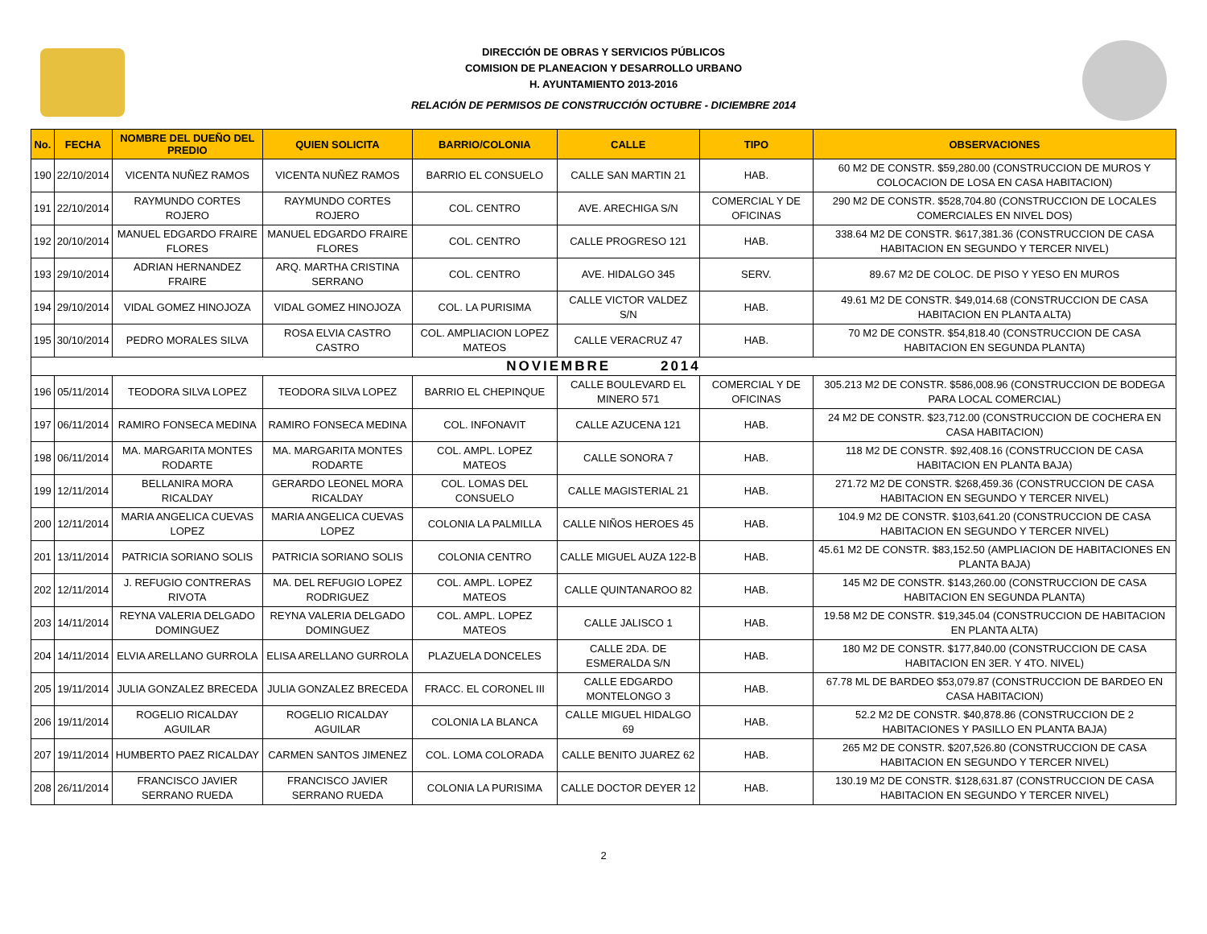DIRECCIÓN DE OBRAS Y SERVICIOS PÚBLICOS
COMISION DE PLANEACION Y DESARROLLO URBANO
H. AYUNTAMIENTO 2013-2016
RELACIÓN DE PERMISOS DE CONSTRUCCIÓN OCTUBRE - DICIEMBRE 2014
| No. | FECHA | NOMBRE DEL DUEÑO DEL PREDIO | QUIEN SOLICITA | BARRIO/COLONIA | CALLE | TIPO | OBSERVACIONES |
| --- | --- | --- | --- | --- | --- | --- | --- |
| 190 | 22/10/2014 | VICENTA NUÑEZ RAMOS | VICENTA NUÑEZ RAMOS | BARRIO EL CONSUELO | CALLE SAN MARTIN 21 | HAB. | 60 M2 DE CONSTR. $59,280.00 (CONSTRUCCION DE MUROS Y COLOCACION DE LOSA EN CASA HABITACION) |
| 191 | 22/10/2014 | RAYMUNDO CORTES ROJERO | RAYMUNDO CORTES ROJERO | COL. CENTRO | AVE. ARECHIGA S/N | COMERCIAL Y DE OFICINAS | 290 M2 DE CONSTR. $528,704.80 (CONSTRUCCION DE LOCALES COMERCIALES EN NIVEL DOS) |
| 192 | 20/10/2014 | MANUEL EDGARDO FRAIRE FLORES | MANUEL EDGARDO FRAIRE FLORES | COL. CENTRO | CALLE PROGRESO 121 | HAB. | 338.64 M2 DE CONSTR. $617,381.36 (CONSTRUCCION DE CASA HABITACION EN SEGUNDO Y TERCER NIVEL) |
| 193 | 29/10/2014 | ADRIAN HERNANDEZ FRAIRE | ARQ. MARTHA CRISTINA SERRANO | COL. CENTRO | AVE. HIDALGO 345 | SERV. | 89.67 M2 DE COLOC. DE PISO Y YESO EN MUROS |
| 194 | 29/10/2014 | VIDAL GOMEZ HINOJOZA | VIDAL GOMEZ HINOJOZA | COL. LA PURISIMA | CALLE VICTOR VALDEZ S/N | HAB. | 49.61 M2 DE CONSTR. $49,014.68 (CONSTRUCCION DE CASA HABITACION EN PLANTA ALTA) |
| 195 | 30/10/2014 | PEDRO MORALES SILVA | ROSA ELVIA CASTRO CASTRO | COL. AMPLIACION LOPEZ MATEOS | CALLE VERACRUZ 47 | HAB. | 70 M2 DE CONSTR. $54,818.40 (CONSTRUCCION DE CASA HABITACION EN SEGUNDA PLANTA) |
| NOVIEMBRE 2014 | | | | | | | |
| 196 | 05/11/2014 | TEODORA SILVA LOPEZ | TEODORA SILVA LOPEZ | BARRIO EL CHEPINQUE | CALLE BOULEVARD EL MINERO 571 | COMERCIAL Y DE OFICINAS | 305.213 M2 DE CONSTR. $586,008.96 (CONSTRUCCION DE BODEGA PARA LOCAL COMERCIAL) |
| 197 | 06/11/2014 | RAMIRO FONSECA MEDINA | RAMIRO FONSECA MEDINA | COL. INFONAVIT | CALLE AZUCENA 121 | HAB. | 24 M2 DE CONSTR. $23,712.00 (CONSTRUCCION DE COCHERA EN CASA HABITACION) |
| 198 | 06/11/2014 | MA. MARGARITA MONTES RODARTE | MA. MARGARITA MONTES RODARTE | COL. AMPL. LOPEZ MATEOS | CALLE SONORA 7 | HAB. | 118 M2 DE CONSTR. $92,408.16 (CONSTRUCCION DE CASA HABITACION EN PLANTA BAJA) |
| 199 | 12/11/2014 | BELLANIRA MORA RICALDAY | GERARDO LEONEL MORA RICALDAY | COL. LOMAS DEL CONSUELO | CALLE MAGISTERIAL 21 | HAB. | 271.72 M2 DE CONSTR. $268,459.36 (CONSTRUCCION DE CASA HABITACION EN SEGUNDO Y TERCER NIVEL) |
| 200 | 12/11/2014 | MARIA ANGELICA CUEVAS LOPEZ | MARIA ANGELICA CUEVAS LOPEZ | COLONIA LA PALMILLA | CALLE NIÑOS HEROES 45 | HAB. | 104.9 M2 DE CONSTR. $103,641.20 (CONSTRUCCION DE CASA HABITACION EN SEGUNDO Y TERCER NIVEL) |
| 201 | 13/11/2014 | PATRICIA SORIANO SOLIS | PATRICIA SORIANO SOLIS | COLONIA CENTRO | CALLE MIGUEL AUZA 122-B | HAB. | 45.61 M2 DE CONSTR. $83,152.50 (AMPLIACION DE HABITACIONES EN PLANTA BAJA) |
| 202 | 12/11/2014 | J. REFUGIO CONTRERAS RIVOTA | MA. DEL REFUGIO LOPEZ RODRIGUEZ | COL. AMPL. LOPEZ MATEOS | CALLE QUINTANAROO 82 | HAB. | 145 M2 DE CONSTR. $143,260.00 (CONSTRUCCION DE CASA HABITACION EN SEGUNDA PLANTA) |
| 203 | 14/11/2014 | REYNA VALERIA DELGADO DOMINGUEZ | REYNA VALERIA DELGADO DOMINGUEZ | COL. AMPL. LOPEZ MATEOS | CALLE JALISCO 1 | HAB. | 19.58 M2 DE CONSTR. $19,345.04 (CONSTRUCCION DE HABITACION EN PLANTA ALTA) |
| 204 | 14/11/2014 | ELVIA ARELLANO GURROLA | ELISA ARELLANO GURROLA | PLAZUELA DONCELES | CALLE 2DA. DE ESMERALDA S/N | HAB. | 180 M2 DE CONSTR. $177,840.00 (CONSTRUCCION DE CASA HABITACION EN 3ER. Y 4TO. NIVEL) |
| 205 | 19/11/2014 | JULIA GONZALEZ BRECEDA | JULIA GONZALEZ BRECEDA | FRACC. EL CORONEL III | CALLE EDGARDO MONTELONGO 3 | HAB. | 67.78 ML DE BARDEO $53,079.87 (CONSTRUCCION DE BARDEO EN CASA HABITACION) |
| 206 | 19/11/2014 | ROGELIO RICALDAY AGUILAR | ROGELIO RICALDAY AGUILAR | COLONIA LA BLANCA | CALLE MIGUEL HIDALGO 69 | HAB. | 52.2 M2 DE CONSTR. $40,878.86 (CONSTRUCCION DE 2 HABITACIONES Y PASILLO EN PLANTA BAJA) |
| 207 | 19/11/2014 | HUMBERTO PAEZ RICALDAY | CARMEN SANTOS JIMENEZ | COL. LOMA COLORADA | CALLE BENITO JUAREZ 62 | HAB. | 265 M2 DE CONSTR. $207,526.80 (CONSTRUCCION DE CASA HABITACION EN SEGUNDO Y TERCER NIVEL) |
| 208 | 26/11/2014 | FRANCISCO JAVIER SERRANO RUEDA | FRANCISCO JAVIER SERRANO RUEDA | COLONIA LA PURISIMA | CALLE DOCTOR DEYER 12 | HAB. | 130.19 M2 DE CONSTR. $128,631.87 (CONSTRUCCION DE CASA HABITACION EN SEGUNDO Y TERCER NIVEL) |
2